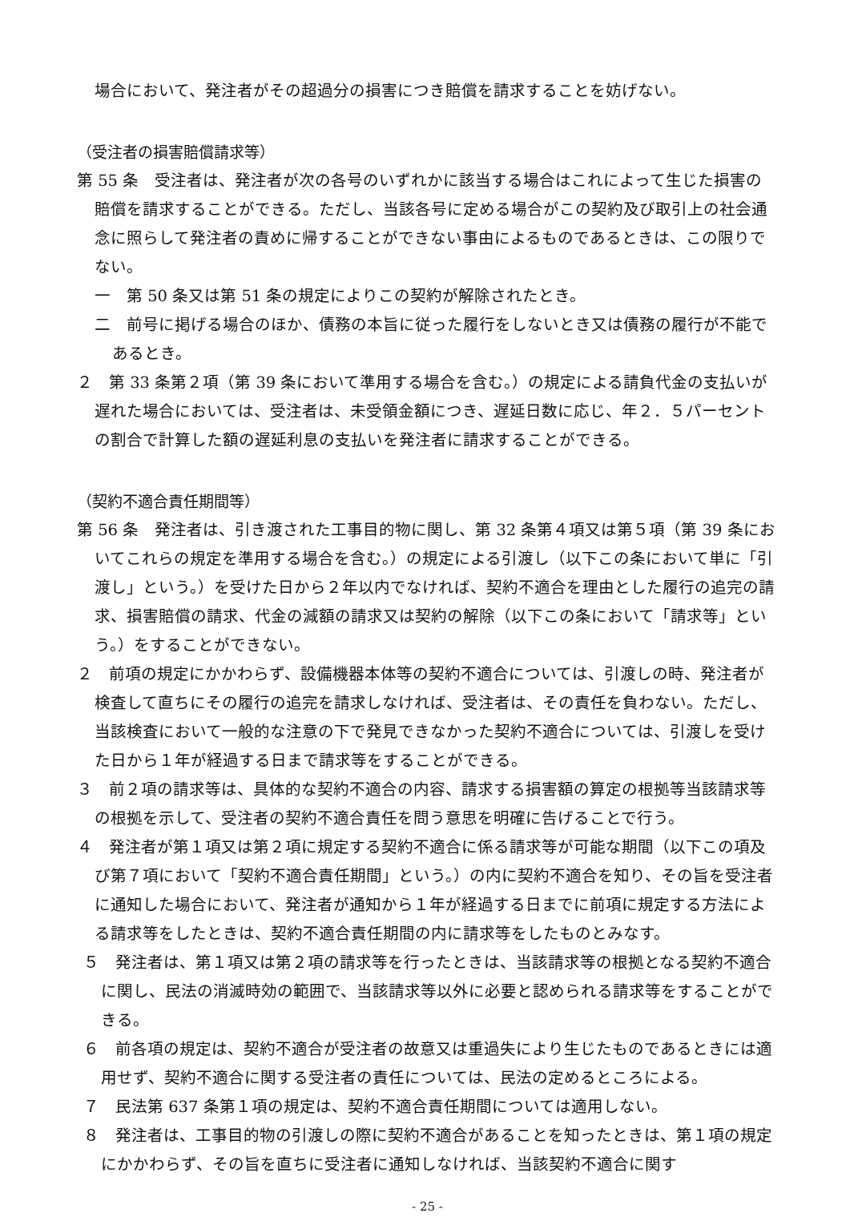場合において、発注者がその超過分の損害につき賠償を請求することを妨げない。
（受注者の損害賠償請求等）
第 55 条　受注者は、発注者が次の各号のいずれかに該当する場合はこれによって生じた損害の賠償を請求することができる。ただし、当該各号に定める場合がこの契約及び取引上の社会通念に照らして発注者の責めに帰することができない事由によるものであるときは、この限りでない。
一　第 50 条又は第 51 条の規定によりこの契約が解除されたとき。
二　前号に掲げる場合のほか、債務の本旨に従った履行をしないとき又は債務の履行が不能であるとき。
２　第 33 条第２項（第 39 条において準用する場合を含む。）の規定による請負代金の支払いが遅れた場合においては、受注者は、未受領金額につき、遅延日数に応じ、年２．５パーセントの割合で計算した額の遅延利息の支払いを発注者に請求することができる。
（契約不適合責任期間等）
第 56 条　発注者は、引き渡された工事目的物に関し、第 32 条第４項又は第５項（第 39 条においてこれらの規定を準用する場合を含む。）の規定による引渡し（以下この条において単に「引渡し」という。）を受けた日から２年以内でなければ、契約不適合を理由とした履行の追完の請求、損害賠償の請求、代金の減額の請求又は契約の解除（以下この条において「請求等」という。）をすることができない。
２　前項の規定にかかわらず、設備機器本体等の契約不適合については、引渡しの時、発注者が検査して直ちにその履行の追完を請求しなければ、受注者は、その責任を負わない。ただし、当該検査において一般的な注意の下で発見できなかった契約不適合については、引渡しを受けた日から１年が経過する日まで請求等をすることができる。
３　前２項の請求等は、具体的な契約不適合の内容、請求する損害額の算定の根拠等当該請求等の根拠を示して、受注者の契約不適合責任を問う意思を明確に告げることで行う。
４　発注者が第１項又は第２項に規定する契約不適合に係る請求等が可能な期間（以下この項及び第７項において「契約不適合責任期間」という。）の内に契約不適合を知り、その旨を受注者に通知した場合において、発注者が通知から１年が経過する日までに前項に規定する方法による請求等をしたときは、契約不適合責任期間の内に請求等をしたものとみなす。
５　発注者は、第１項又は第２項の請求等を行ったときは、当該請求等の根拠となる契約不適合に関し、民法の消滅時効の範囲で、当該請求等以外に必要と認められる請求等をすることができる。
６　前各項の規定は、契約不適合が受注者の故意又は重過失により生じたものであるときには適用せず、契約不適合に関する受注者の責任については、民法の定めるところによる。
７　民法第 637 条第１項の規定は、契約不適合責任期間については適用しない。
８　発注者は、工事目的物の引渡しの際に契約不適合があることを知ったときは、第１項の規定にかかわらず、その旨を直ちに受注者に通知しなければ、当該契約不適合に関す
- 25 -